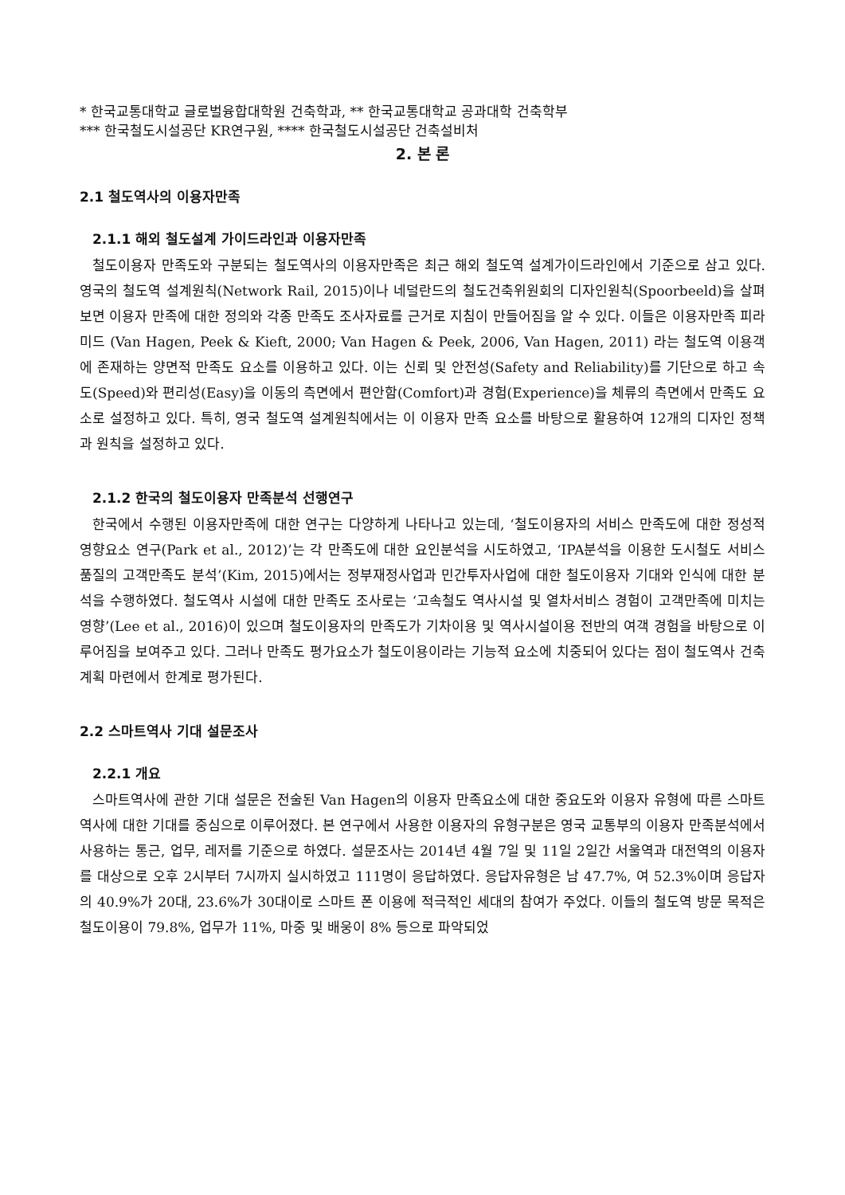* 한국교통대학교 글로벌융합대학원 건축학과, ** 한국교통대학교 공과대학 건축학부
*** 한국철도시설공단 KR연구원, **** 한국철도시설공단 건축설비처
2. 본 론
2.1 철도역사의 이용자만족
2.1.1 해외 철도설계 가이드라인과 이용자만족
철도이용자 만족도와 구분되는 철도역사의 이용자만족은 최근 해외 철도역 설계가이드라인에서 기준으로 삼고 있다. 영국의 철도역 설계원칙(Network Rail, 2015)이나 네덜란드의 철도건축위원회의 디자인원칙(Spoorbeeld)을 살펴보면 이용자 만족에 대한 정의와 각종 만족도 조사자료를 근거로 지침이 만들어짐을 알 수 있다. 이들은 이용자만족 피라미드 (Van Hagen, Peek & Kieft, 2000; Van Hagen & Peek, 2006, Van Hagen, 2011) 라는 철도역 이용객에 존재하는 양면적 만족도 요소를 이용하고 있다. 이는 신뢰 및 안전성(Safety and Reliability)를 기단으로 하고 속도(Speed)와 편리성(Easy)을 이동의 측면에서 편안함(Comfort)과 경험(Experience)을 체류의 측면에서 만족도 요소로 설정하고 있다. 특히, 영국 철도역 설계원칙에서는 이 이용자 만족 요소를 바탕으로 활용하여 12개의 디자인 정책과 원칙을 설정하고 있다.
2.1.2 한국의 철도이용자 만족분석 선행연구
한국에서 수행된 이용자만족에 대한 연구는 다양하게 나타나고 있는데, ‘철도이용자의 서비스 만족도에 대한 정성적 영향요소 연구(Park et al., 2012)’는 각 만족도에 대한 요인분석을 시도하였고, ‘IPA분석을 이용한 도시철도 서비스품질의 고객만족도 분석’(Kim, 2015)에서는 정부재정사업과 민간투자사업에 대한 철도이용자 기대와 인식에 대한 분석을 수행하였다. 철도역사 시설에 대한 만족도 조사로는 ‘고속철도 역사시설 및 열차서비스 경험이 고객만족에 미치는 영향’(Lee et al., 2016)이 있으며 철도이용자의 만족도가 기차이용 및 역사시설이용 전반의 여객 경험을 바탕으로 이루어짐을 보여주고 있다. 그러나 만족도 평가요소가 철도이용이라는 기능적 요소에 치중되어 있다는 점이 철도역사 건축계획 마련에서 한계로 평가된다.
2.2 스마트역사 기대 설문조사
2.2.1 개요
스마트역사에 관한 기대 설문은 전술된 Van Hagen의 이용자 만족요소에 대한 중요도와 이용자 유형에 따른 스마트역사에 대한 기대를 중심으로 이루어졌다. 본 연구에서 사용한 이용자의 유형구분은 영국 교통부의 이용자 만족분석에서 사용하는 통근, 업무, 레저를 기준으로 하였다. 설문조사는 2014년 4월 7일 및 11일 2일간 서울역과 대전역의 이용자를 대상으로 오후 2시부터 7시까지 실시하였고 111명이 응답하였다. 응답자유형은 남 47.7%, 여 52.3%이며 응답자의 40.9%가 20대, 23.6%가 30대이로 스마트 폰 이용에 적극적인 세대의 참여가 주었다. 이들의 철도역 방문 목적은 철도이용이 79.8%, 업무가 11%, 마중 및 배웅이 8% 등으로 파악되었